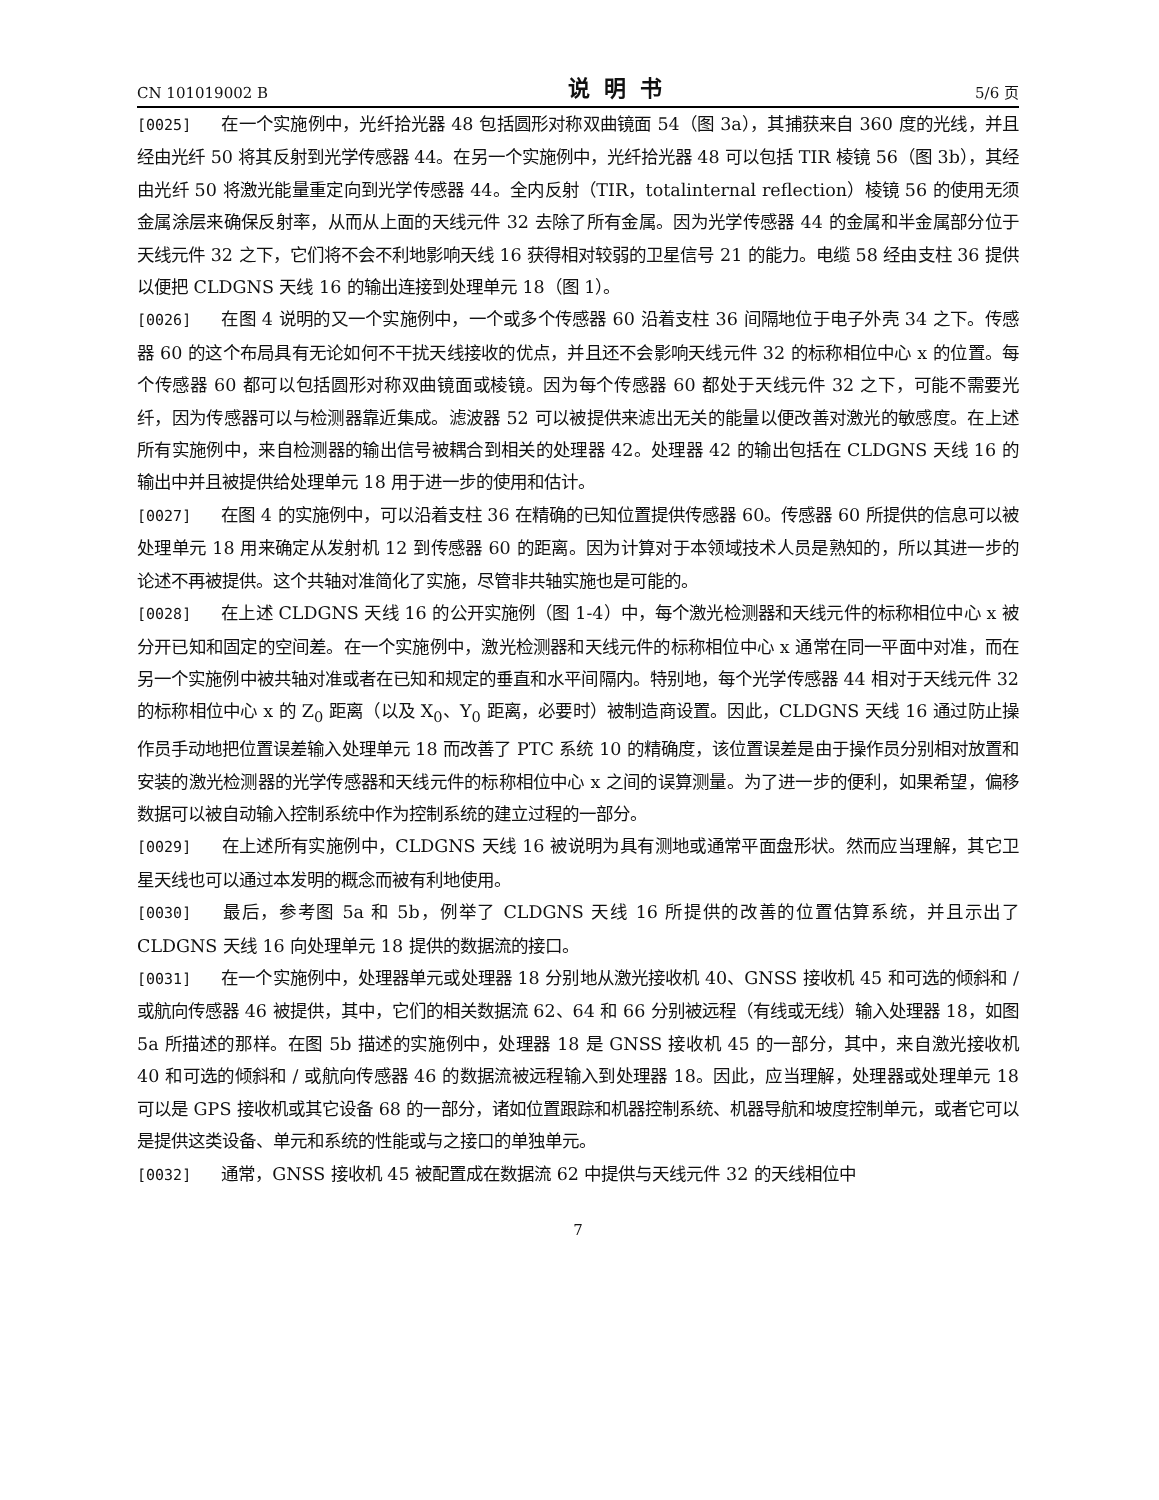CN 101019002 B 说明书 5/6 页
[0025] 在一个实施例中，光纤拾光器 48 包括圆形对称双曲镜面 54（图 3a），其捕获来自 360 度的光线，并且经由光纤 50 将其反射到光学传感器 44。在另一个实施例中，光纤拾光器 48 可以包括 TIR 棱镜 56（图 3b），其经由光纤 50 将激光能量重定向到光学传感器 44。全内反射（TIR，totalinternal reflection）棱镜 56 的使用无须金属涂层来确保反射率，从而从上面的天线元件 32 去除了所有金属。因为光学传感器 44 的金属和半金属部分位于天线元件 32 之下，它们将不会不利地影响天线 16 获得相对较弱的卫星信号 21 的能力。电缆 58 经由支柱 36 提供以便把 CLDGNS 天线 16 的输出连接到处理单元 18（图 1）。
[0026] 在图 4 说明的又一个实施例中，一个或多个传感器 60 沿着支柱 36 间隔地位于电子外壳 34 之下。传感器 60 的这个布局具有无论如何不干扰天线接收的优点，并且还不会影响天线元件 32 的标称相位中心 x 的位置。每个传感器 60 都可以包括圆形对称双曲镜面或棱镜。因为每个传感器 60 都处于天线元件 32 之下，可能不需要光纤，因为传感器可以与检测器靠近集成。滤波器 52 可以被提供来滤出无关的能量以便改善对激光的敏感度。在上述所有实施例中，来自检测器的输出信号被耦合到相关的处理器 42。处理器 42 的输出包括在 CLDGNS 天线 16 的输出中并且被提供给处理单元 18 用于进一步的使用和估计。
[0027] 在图 4 的实施例中，可以沿着支柱 36 在精确的已知位置提供传感器 60。传感器 60 所提供的信息可以被处理单元 18 用来确定从发射机 12 到传感器 60 的距离。因为计算对于本领域技术人员是熟知的，所以其进一步的论述不再被提供。这个共轴对准简化了实施，尽管非共轴实施也是可能的。
[0028] 在上述 CLDGNS 天线 16 的公开实施例（图 1-4）中，每个激光检测器和天线元件的标称相位中心 x 被分开已知和固定的空间差。在一个实施例中，激光检测器和天线元件的标称相位中心 x 通常在同一平面中对准，而在另一个实施例中被共轴对准或者在已知和规定的垂直和水平间隔内。特别地，每个光学传感器 44 相对于天线元件 32 的标称相位中心 x 的 Z<sub>0</sub> 距离（以及 X<sub>0</sub>、Y<sub>0</sub> 距离，必要时）被制造商设置。因此，CLDGNS 天线 16 通过防止操作员手动地把位置误差输入处理单元 18 而改善了 PTC 系统 10 的精确度，该位置误差是由于操作员分别相对放置和安装的激光检测器的光学传感器和天线元件的标称相位中心 x 之间的误算测量。为了进一步的便利，如果希望，偏移数据可以被自动输入控制系统中作为控制系统的建立过程的一部分。
[0029] 在上述所有实施例中，CLDGNS 天线 16 被说明为具有测地或通常平面盘形状。然而应当理解，其它卫星天线也可以通过本发明的概念而被有利地使用。
[0030] 最后，参考图 5a 和 5b，例举了 CLDGNS 天线 16 所提供的改善的位置估算系统，并且示出了 CLDGNS 天线 16 向处理单元 18 提供的数据流的接口。
[0031] 在一个实施例中，处理器单元或处理器 18 分别地从激光接收机 40、GNSS 接收机 45 和可选的倾斜和 / 或航向传感器 46 被提供，其中，它们的相关数据流 62、64 和 66 分别被远程（有线或无线）输入处理器 18，如图 5a 所描述的那样。在图 5b 描述的实施例中，处理器 18 是 GNSS 接收机 45 的一部分，其中，来自激光接收机 40 和可选的倾斜和 / 或航向传感器 46 的数据流被远程输入到处理器 18。因此，应当理解，处理器或处理单元 18 可以是 GPS 接收机或其它设备 68 的一部分，诸如位置跟踪和机器控制系统、机器导航和坡度控制单元，或者它可以是提供这类设备、单元和系统的性能或与之接口的单独单元。
[0032] 通常，GNSS 接收机 45 被配置成在数据流 62 中提供与天线元件 32 的天线相位中
7